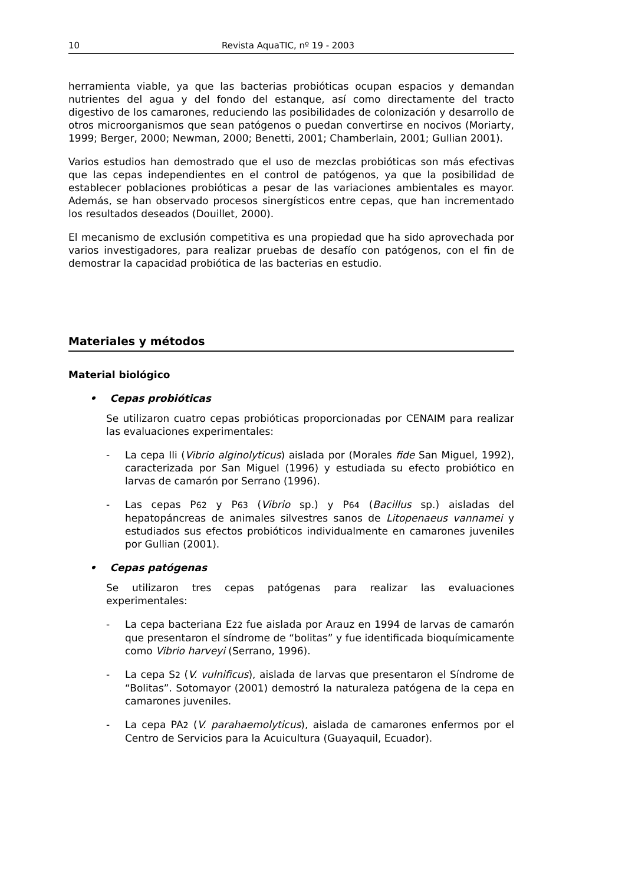10 Revista AquaTIC, nº 19 - 2003
herramienta viable, ya que las bacterias probióticas ocupan espacios y demandan nutrientes del agua y del fondo del estanque, así como directamente del tracto digestivo de los camarones, reduciendo las posibilidades de colonización y desarrollo de otros microorganismos que sean patógenos o puedan convertirse en nocivos (Moriarty, 1999; Berger, 2000; Newman, 2000; Benetti, 2001; Chamberlain, 2001; Gullian 2001).
Varios estudios han demostrado que el uso de mezclas probióticas son más efectivas que las cepas independientes en el control de patógenos, ya que la posibilidad de establecer poblaciones probióticas a pesar de las variaciones ambientales es mayor. Además, se han observado procesos sinergísticos entre cepas, que han incrementado los resultados deseados (Douillet, 2000).
El mecanismo de exclusión competitiva es una propiedad que ha sido aprovechada por varios investigadores, para realizar pruebas de desafío con patógenos, con el fin de demostrar la capacidad probiótica de las bacterias en estudio.
Materiales y métodos
Material biológico
• Cepas probióticas
Se utilizaron cuatro cepas probióticas proporcionadas por CENAIM para realizar las evaluaciones experimentales:
- La cepa Ili (Vibrio alginolyticus) aislada por (Morales fide San Miguel, 1992), caracterizada por San Miguel (1996) y estudiada su efecto probiótico en larvas de camarón por Serrano (1996).
- Las cepas P62 y P63 (Vibrio sp.) y P64 (Bacillus sp.) aisladas del hepatopáncreas de animales silvestres sanos de Litopenaeus vannamei y estudiados sus efectos probióticos individualmente en camarones juveniles por Gullian (2001).
• Cepas patógenas
Se utilizaron tres cepas patógenas para realizar las evaluaciones experimentales:
- La cepa bacteriana E22 fue aislada por Arauz en 1994 de larvas de camarón que presentaron el síndrome de “bolitas” y fue identificada bioquímicamente como Vibrio harveyi (Serrano, 1996).
- La cepa S2 (V. vulnificus), aislada de larvas que presentaron el Síndrome de “Bolitas”. Sotomayor (2001) demostró la naturaleza patógena de la cepa en camarones juveniles.
- La cepa PA2 (V. parahaemolyticus), aislada de camarones enfermos por el Centro de Servicios para la Acuicultura (Guayaquil, Ecuador).